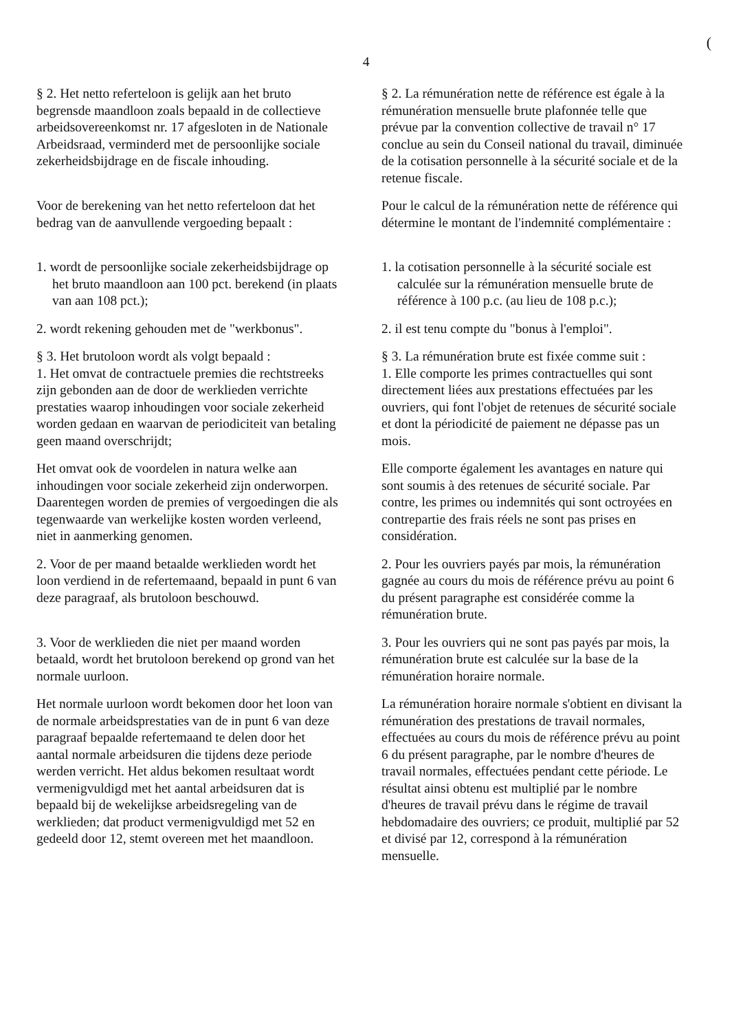(
4
§ 2. Het netto referteloon is gelijk aan het bruto begrensde maandloon zoals bepaald in de collectieve arbeidsovereenkomst nr. 17 afgesloten in de Nationale Arbeidsraad, verminderd met de persoonlijke sociale zekerheidsbijdrage en de fiscale inhouding.
§ 2. La rémunération nette de référence est égale à la rémunération mensuelle brute plafonnée telle que prévue par la convention collective de travail n° 17 conclue au sein du Conseil national du travail, diminuée de la cotisation personnelle à la sécurité sociale et de la retenue fiscale.
Voor de berekening van het netto referteloon dat het bedrag van de aanvullende vergoeding bepaalt :
Pour le calcul de la rémunération nette de référence qui détermine le montant de l'indemnité complémentaire :
1. wordt de persoonlijke sociale zekerheidsbijdrage op het bruto maandloon aan 100 pct. berekend (in plaats van aan 108 pct.);
1. la cotisation personnelle à la sécurité sociale est calculée sur la rémunération mensuelle brute de référence à 100 p.c. (au lieu de 108 p.c.);
2. wordt rekening gehouden met de "werkbonus".
2. il est tenu compte du "bonus à l'emploi".
§ 3. Het brutoloon wordt als volgt bepaald :
1. Het omvat de contractuele premies die rechtstreeks zijn gebonden aan de door de werklieden verrichte prestaties waarop inhoudingen voor sociale zekerheid worden gedaan en waarvan de periodiciteit van betaling geen maand overschrijdt;
§ 3. La rémunération brute est fixée comme suit :
1. Elle comporte les primes contractuelles qui sont directement liées aux prestations effectuées par les ouvriers, qui font l'objet de retenues de sécurité sociale et dont la périodicité de paiement ne dépasse pas un mois.
Het omvat ook de voordelen in natura welke aan inhoudingen voor sociale zekerheid zijn onderworpen. Daarentegen worden de premies of vergoedingen die als tegenwaarde van werkelijke kosten worden verleend, niet in aanmerking genomen.
Elle comporte également les avantages en nature qui sont soumis à des retenues de sécurité sociale. Par contre, les primes ou indemnités qui sont octroyées en contrepartie des frais réels ne sont pas prises en considération.
2. Voor de per maand betaalde werklieden wordt het loon verdiend in de refertemaand, bepaald in punt 6 van deze paragraaf, als brutoloon beschouwd.
2. Pour les ouvriers payés par mois, la rémunération gagnée au cours du mois de référence prévu au point 6 du présent paragraphe est considérée comme la rémunération brute.
3. Voor de werklieden die niet per maand worden betaald, wordt het brutoloon berekend op grond van het normale uurloon.
3. Pour les ouvriers qui ne sont pas payés par mois, la rémunération brute est calculée sur la base de la rémunération horaire normale.
Het normale uurloon wordt bekomen door het loon van de normale arbeidsprestaties van de in punt 6 van deze paragraaf bepaalde refertemaand te delen door het aantal normale arbeidsuren die tijdens deze periode werden verricht. Het aldus bekomen resultaat wordt vermenigvuldigd met het aantal arbeidsuren dat is bepaald bij de wekelijkse arbeidsregeling van de werklieden; dat product vermenigvuldigd met 52 en gedeeld door 12, stemt overeen met het maandloon.
La rémunération horaire normale s'obtient en divisant la rémunération des prestations de travail normales, effectuées au cours du mois de référence prévu au point 6 du présent paragraphe, par le nombre d'heures de travail normales, effectuées pendant cette période. Le résultat ainsi obtenu est multiplié par le nombre d'heures de travail prévu dans le régime de travail hebdomadaire des ouvriers; ce produit, multiplié par 52 et divisé par 12, correspond à la rémunération mensuelle.